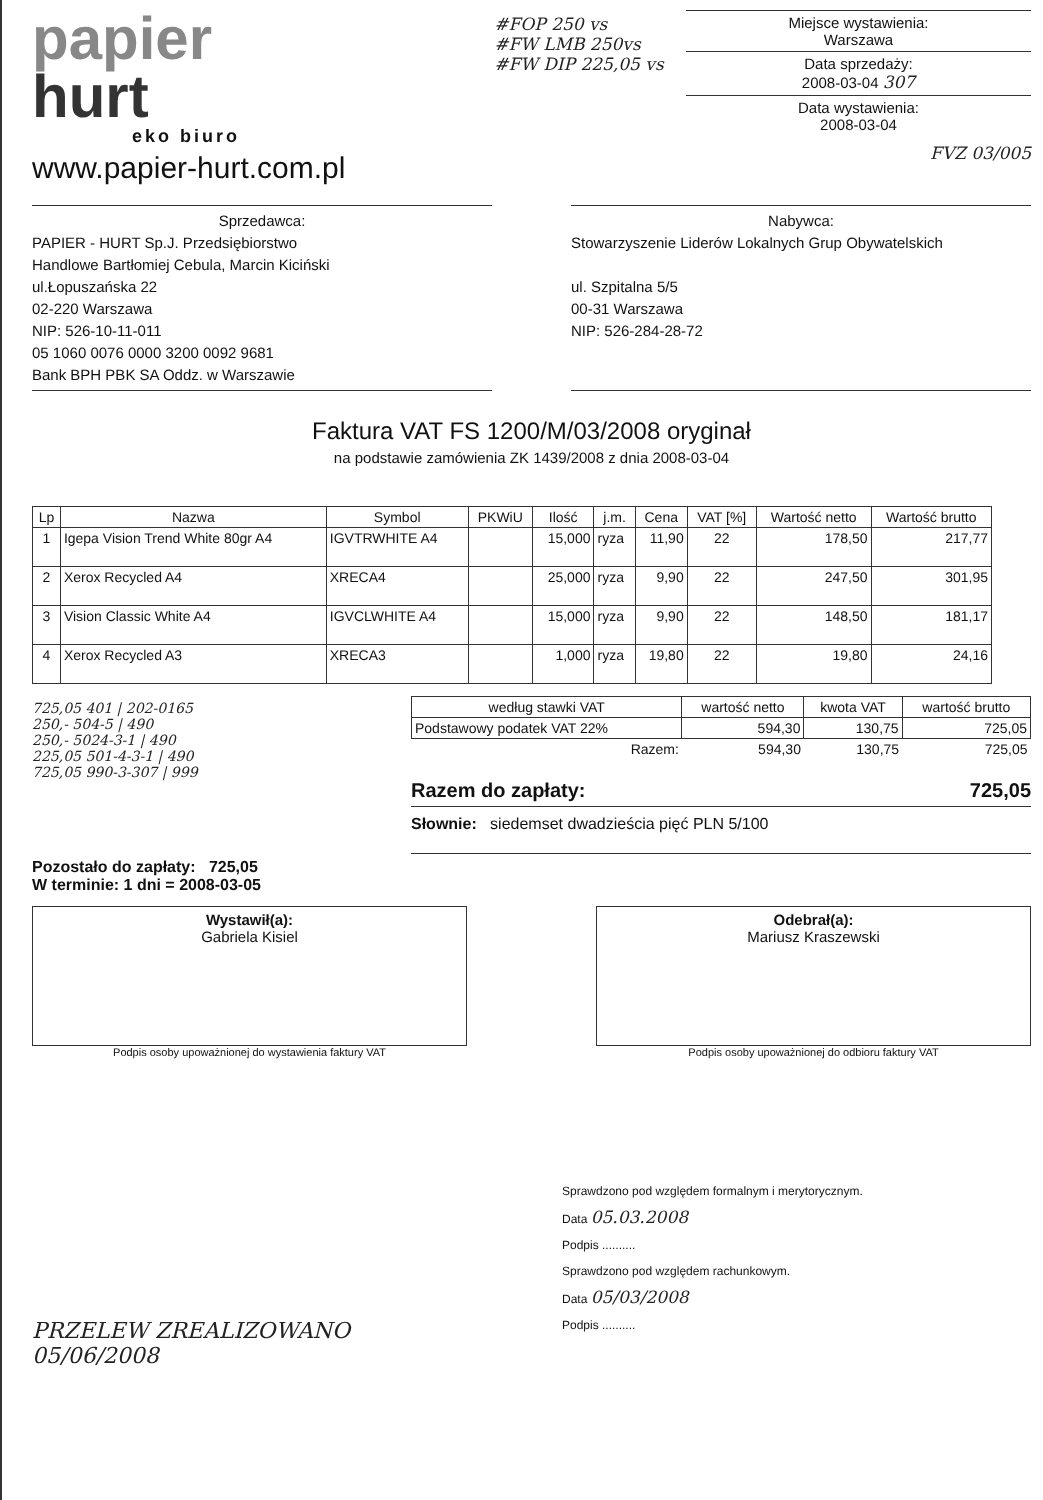papier
hurt
eko biuro
www.papier-hurt.com.pl
#FOP 250 vs
#FW LMB 250vs
#FW DIP 225,05 vs
Miejsce wystawienia:
Warszawa
Data sprzedaży:
2008-03-04 307
Data wystawienia:
2008-03-04
FVZ 03/005
Sprzedawca:
PAPIER - HURT Sp.J. Przedsiębiorstwo
Handlowe Bartłomiej Cebula, Marcin Kiciński
ul.Łopuszańska 22
02-220 Warszawa
NIP: 526-10-11-011
05 1060 0076 0000 3200 0092 9681
Bank BPH PBK SA Oddz. w Warszawie
Nabywca:
Stowarzyszenie Liderów Lokalnych Grup Obywatelskich
ul. Szpitalna 5/5
00-31 Warszawa
NIP: 526-284-28-72
Faktura VAT FS 1200/M/03/2008 oryginał
na podstawie zamówienia ZK 1439/2008 z dnia 2008-03-04
| Lp | Nazwa | Symbol | PKWiU | Ilość | j.m. | Cena | VAT [%] | Wartość netto | Wartość brutto |
| --- | --- | --- | --- | --- | --- | --- | --- | --- | --- |
| 1 | Igepa Vision Trend White 80gr A4 | IGVTRWHITE A4 | | 15,000 | ryza | 11,90 | 22 | 178,50 | 217,77 |
| 2 | Xerox Recycled A4 | XRECA4 | | 25,000 | ryza | 9,90 | 22 | 247,50 | 301,95 |
| 3 | Vision Classic White A4 | IGVCLWHITE A4 | | 15,000 | ryza | 9,90 | 22 | 148,50 | 181,17 |
| 4 | Xerox Recycled A3 | XRECA3 | | 1,000 | ryza | 19,80 | 22 | 19,80 | 24,16 |
725,05 401 | 202-0165
250,- 504-5 | 490
250,- 5024-3-1 | 490
225,05 501-4-3-1 | 490
725,05 990-3-307 | 999
| według stawki VAT | wartość netto | kwota VAT | wartość brutto |
| --- | --- | --- | --- |
| Podstawowy podatek VAT 22% | 594,30 | 130,75 | 725,05 |
| Razem: | 594,30 | 130,75 | 725,05 |
Razem do zapłaty: 725,05
Słownie: siedemset dwadzieścia pięć PLN 5/100
Pozostało do zapłaty: 725,05
W terminie: 1 dni = 2008-03-05
Wystawił(a):
Gabriela Kisiel
Podpis osoby upoważnionej do wystawienia faktury VAT
Odebrał(a):
Mariusz Kraszewski
Podpis osoby upoważnionej do odbioru faktury VAT
Sprawdzono pod względem formalnym i merytorycznym.
Data 05.03.2008
Podpis ..........
Sprawdzono pod względem rachunkowym.
Data 05/03/2008
Podpis ..........
PRZELEW ZREALIZOWANO
05/06/2008